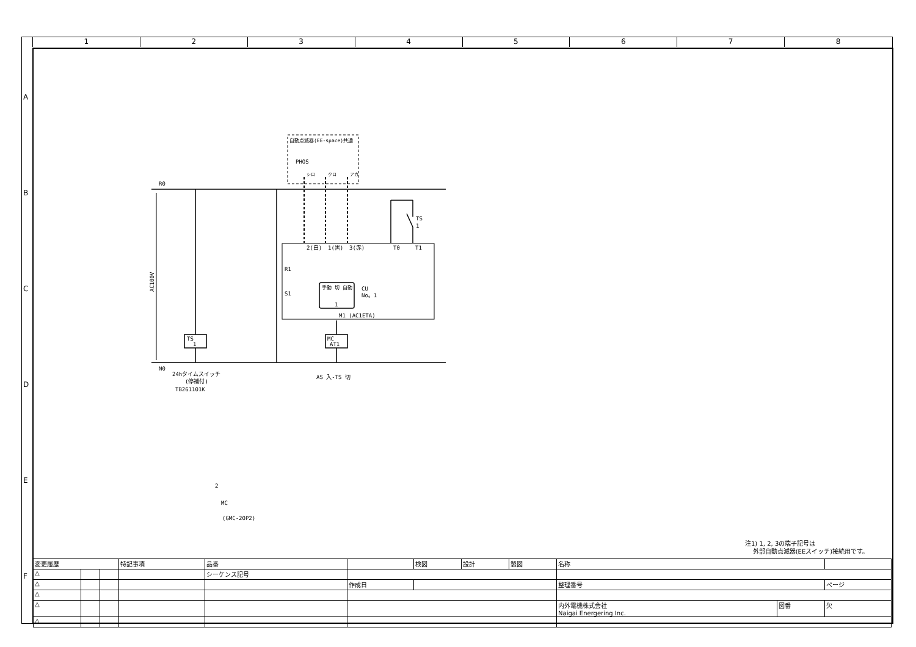1 2 3 4 5 6 7 8
A
B
C
D
E
F
R0
N0
AC100V
TS
1
MC
AT1
PHOS
自動点滅器(EE-space)共通
シロ
クロ
アカ
TS
1
2(白)
1(黒)
3(赤)
T0
T1
R1
S1
手動 切 自動
1
CU
No。1
M1 (AC1ETA)
24hタイムスイッチ
(停補付)
TB261101K
AS 入-TS 切
2
MC
(GMC-20P2)
注1) 1, 2, 3の端子記号は
外部自動点滅器(EEスイッチ)接続用です。
| 変更履歴 | | | 特記事項 | 品番 | | 検図 | 設計 | 製図 | 名称 | | |
| △ | | | | シーケンス記号 | | | | | | | |
| △ | | | | | 作成日 | | | | 整理番号 | | ページ |
| △ | | | | | | | | | | | |
| △ | | | | | | | | | 内外電機株式会社 Naigai Energering Inc. | 図番 | 欠 |
| △ | | | | | | | | | | | |